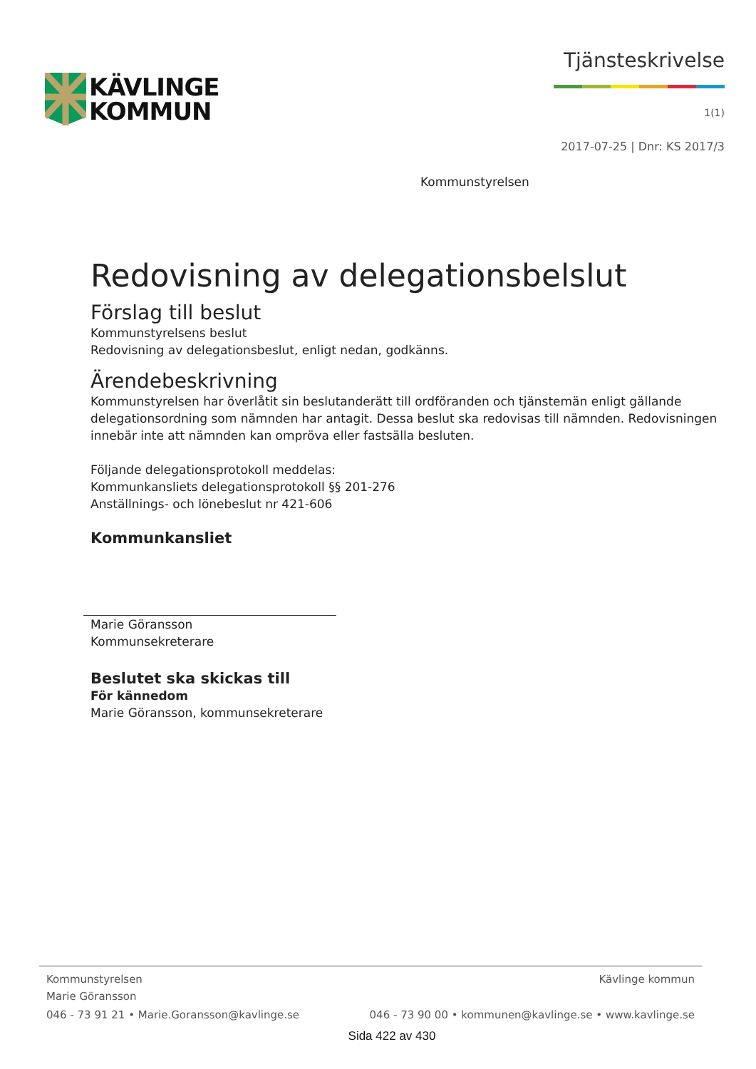KÄVLINGE
KOMMUN
Tjänsteskrivelse
1(1)
2017-07-25 | Dnr: KS 2017/3
Kommunstyrelsen
Redovisning av delegationsbelslut
Förslag till beslut
Kommunstyrelsens beslut
Redovisning av delegationsbeslut, enligt nedan, godkänns.
Ärendebeskrivning
Kommunstyrelsen har överlåtit sin beslutanderätt till ordföranden och tjänstemän enligt gällande delegationsordning som nämnden har antagit. Dessa beslut ska redovisas till nämnden. Redovisningen innebär inte att nämnden kan ompröva eller fastsälla besluten.
Följande delegationsprotokoll meddelas:
Kommunkansliets delegationsprotokoll §§ 201-276
Anställnings- och lönebeslut nr 421-606
Kommunkansliet
Marie Göransson
Kommunsekreterare
Beslutet ska skickas till
För kännedom
Marie Göransson, kommunsekreterare
Kommunstyrelsen Kävlinge kommun
Marie Göransson
046 - 73 91 21 • Marie.Goransson@kavlinge.se 046 - 73 90 00 • kommunen@kavlinge.se • www.kavlinge.se
Sida 422 av 430